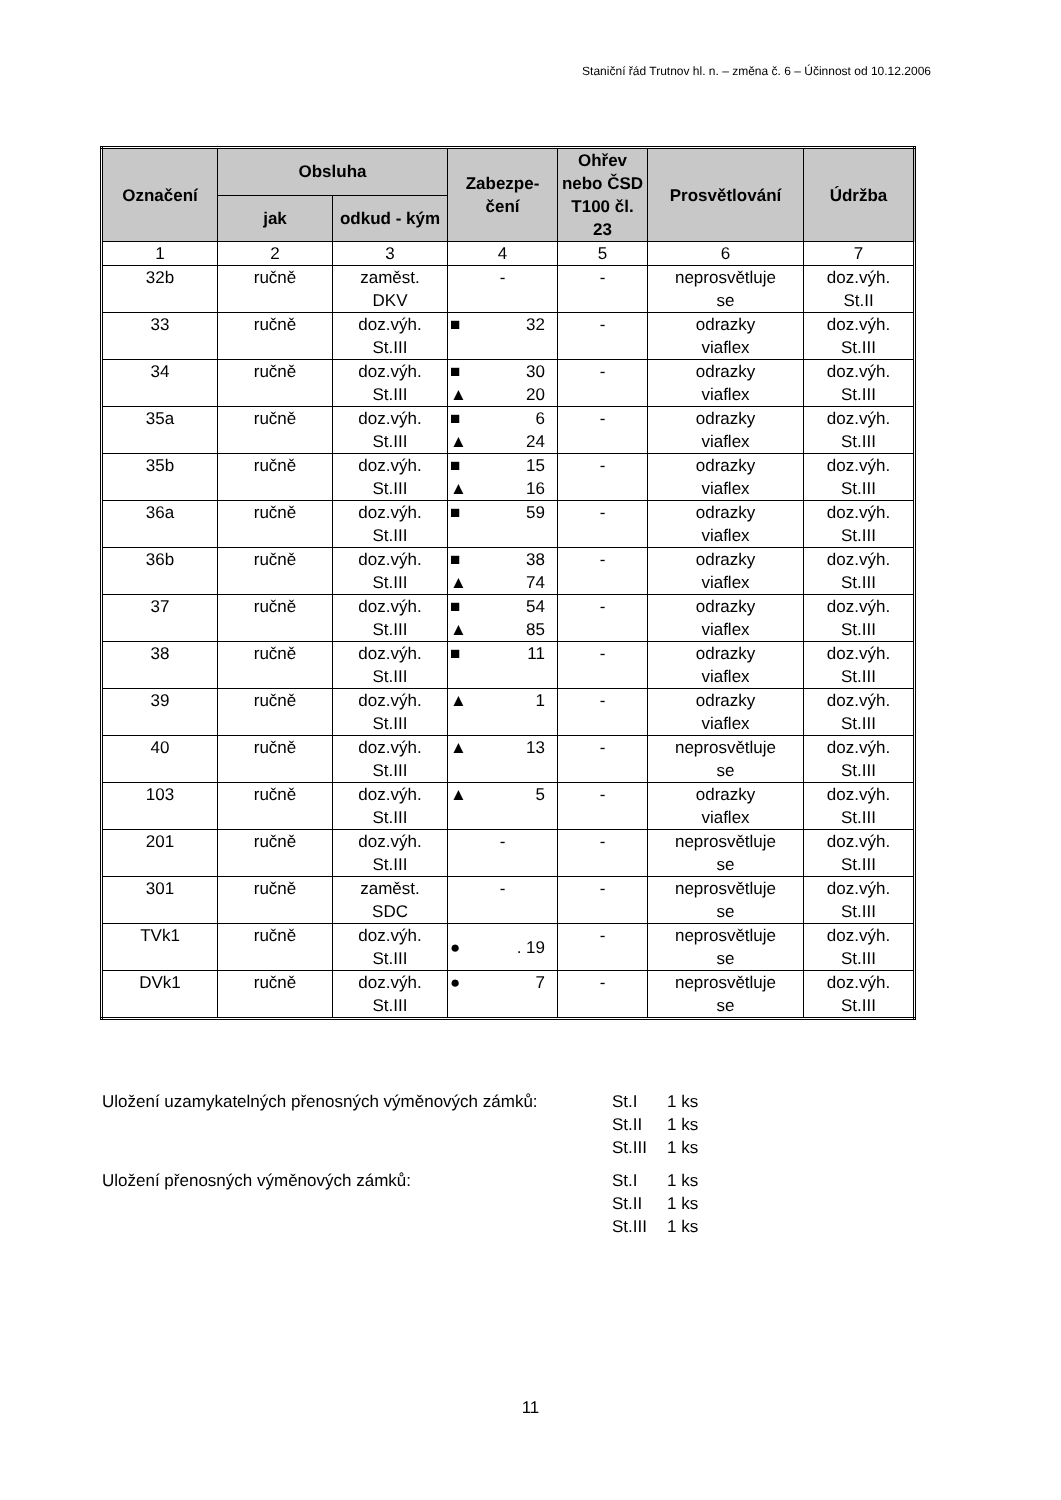Staniční řád Trutnov hl. n. – změna č. 6 – Účinnost od 10.12.2006
| Označení | Obsluha | | Zabezpe- čení | Ohřev nebo ČSD T100 čl. 23 | Prosvětlování | Údržba |
| --- | --- | --- | --- | --- | --- | --- |
| | jak | odkud - kým | | | | |
| 1 | 2 | 3 | 4 | 5 | 6 | 7 |
| 32b | ručně | zaměst. DKV | - | - | neprosvětluje se | doz.výh. St.II |
| 33 | ručně | doz.výh. St.III | ■ 32 | - | odrazky viaflex | doz.výh. St.III |
| 34 | ručně | doz.výh. St.III | ■ 30 ▲ 20 | - | odrazky viaflex | doz.výh. St.III |
| 35a | ručně | doz.výh. St.III | ■ 6 ▲ 24 | - | odrazky viaflex | doz.výh. St.III |
| 35b | ručně | doz.výh. St.III | ■ 15 ▲ 16 | - | odrazky viaflex | doz.výh. St.III |
| 36a | ručně | doz.výh. St.III | ■ 59 | - | odrazky viaflex | doz.výh. St.III |
| 36b | ručně | doz.výh. St.III | ■ 38 ▲ 74 | - | odrazky viaflex | doz.výh. St.III |
| 37 | ručně | doz.výh. St.III | ■ 54 ▲ 85 | - | odrazky viaflex | doz.výh. St.III |
| 38 | ručně | doz.výh. St.III | ■ 11 | - | odrazky viaflex | doz.výh. St.III |
| 39 | ručně | doz.výh. St.III | ▲ 1 | - | odrazky viaflex | doz.výh. St.III |
| 40 | ručně | doz.výh. St.III | ▲ 13 | - | neprosvětluje se | doz.výh. St.III |
| 103 | ručně | doz.výh. St.III | ▲ 5 | - | odrazky viaflex | doz.výh. St.III |
| 201 | ručně | doz.výh. St.III | - | - | neprosvětluje se | doz.výh. St.III |
| 301 | ručně | zaměst. SDC | - | - | neprosvětluje se | doz.výh. St.III |
| TVk1 | ručně | doz.výh. St.III | ● . 19 | - | neprosvětluje se | doz.výh. St.III |
| DVk1 | ručně | doz.výh. St.III | ● 7 | - | neprosvětluje se | doz.výh. St.III |
| Uložení uzamykatelných přenosných výměnových zámků: | St.I | 1 ks |
| | St.II | 1 ks |
| | St.III | 1 ks |
| Uložení přenosných výměnových zámků: | St.I | 1 ks |
| | St.II | 1 ks |
| | St.III | 1 ks |
11